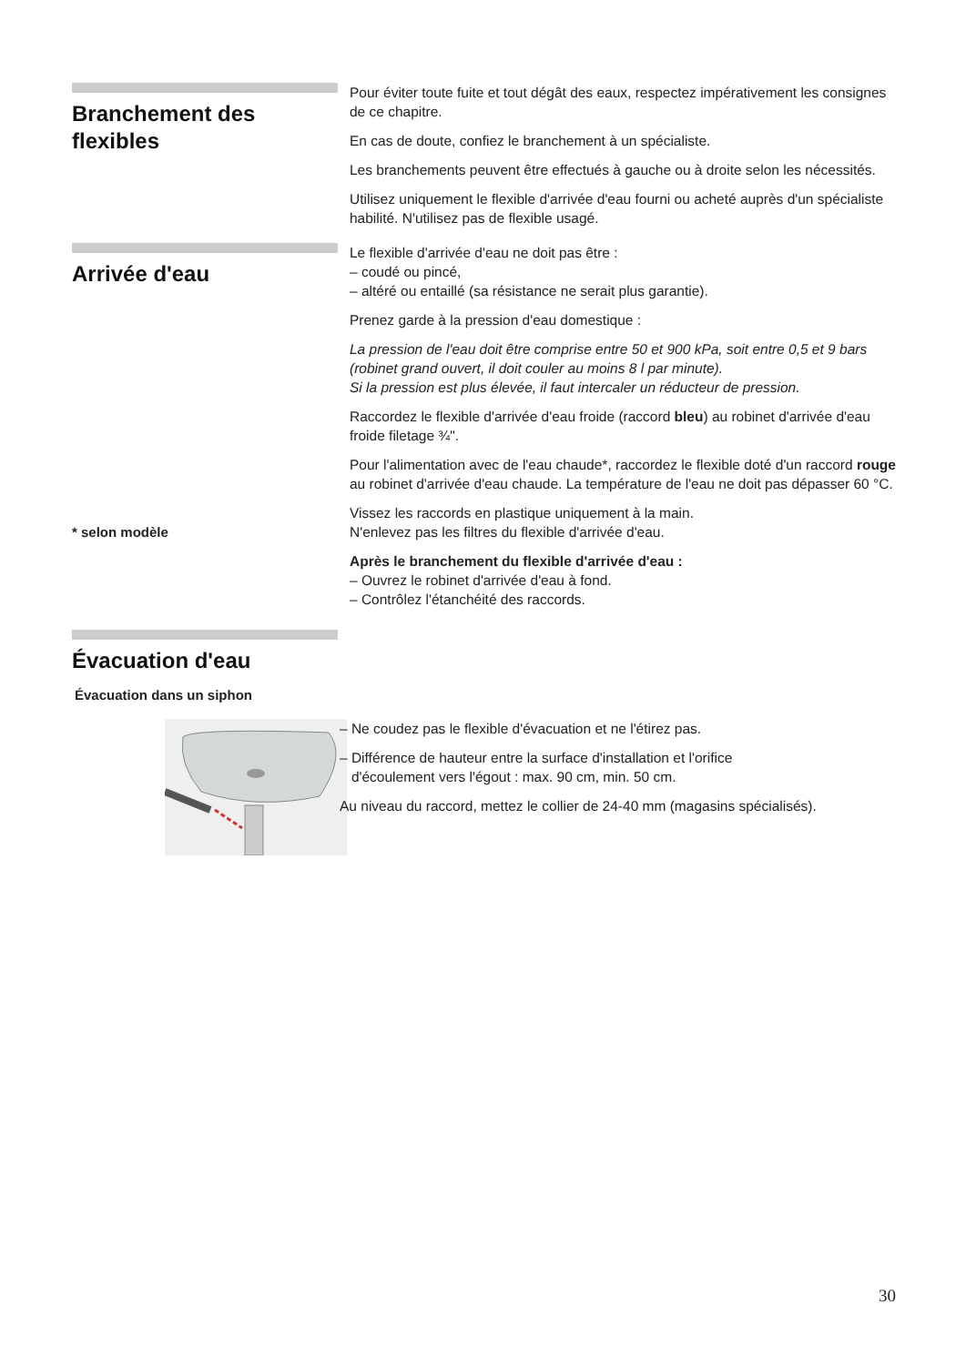Branchement des flexibles
Pour éviter toute fuite et tout dégât des eaux, respectez impérativement les consignes de ce chapitre.
En cas de doute, confiez le branchement à un spécialiste.
Les branchements peuvent être effectués à gauche ou à droite selon les nécessités.
Utilisez uniquement le flexible d'arrivée d'eau fourni ou acheté auprès d'un spécialiste habilité. N'utilisez pas de flexible usagé.
Arrivée d'eau
* selon modèle
Le flexible d'arrivée d'eau ne doit pas être :
– coudé ou pincé,
– altéré ou entaillé (sa résistance ne serait plus garantie).
Prenez garde à la pression d'eau domestique :
La pression de l'eau doit être comprise entre 50 et 900 kPa, soit entre 0,5 et 9 bars (robinet grand ouvert, il doit couler au moins 8 l par minute).
Si la pression est plus élevée, il faut intercaler un réducteur de pression.
Raccordez le flexible d'arrivée d'eau froide (raccord bleu) au robinet d'arrivée d'eau froide filetage ¾".
Pour l'alimentation avec de l'eau chaude*, raccordez le flexible doté d'un raccord rouge au robinet d'arrivée d'eau chaude. La température de l'eau ne doit pas dépasser 60 °C.
Vissez les raccords en plastique uniquement à la main.
N'enlevez pas les filtres du flexible d'arrivée d'eau.
Après le branchement du flexible d'arrivée d'eau :
– Ouvrez le robinet d'arrivée d'eau à fond.
– Contrôlez l'étanchéité des raccords.
Évacuation d'eau
Évacuation dans un siphon
– Ne coudez pas le flexible d'évacuation et ne l'étirez pas.
– Différence de hauteur entre la surface d'installation et l'orifice
d'écoulement vers l'égout : max. 90 cm, min. 50 cm.
Au niveau du raccord, mettez le collier de 24-40 mm (magasins spécialisés).
30